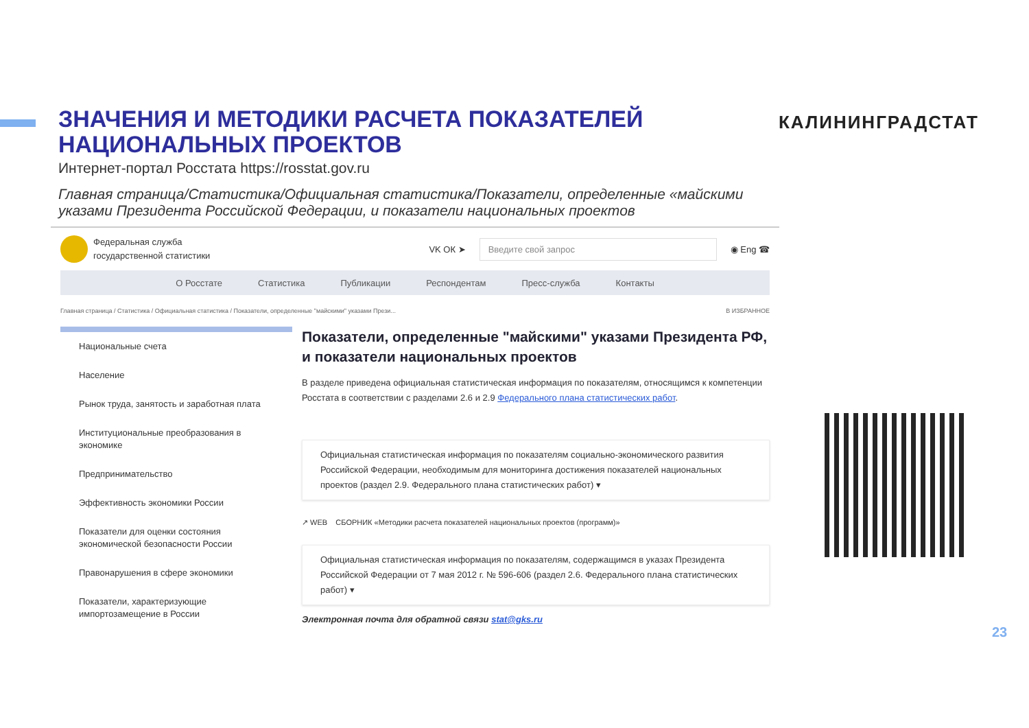ЗНАЧЕНИЯ И МЕТОДИКИ РАСЧЕТА ПОКАЗАТЕЛЕЙ НАЦИОНАЛЬНЫХ ПРОЕКТОВ
Интернет-портал Росстата https://rosstat.gov.ru
Главная страница/Статистика/Официальная статистика/Показатели, определенные «майскими указами Президента Российской Федерации, и показатели национальных проектов
КАЛИНИНГРАДСТАТ
Федеральная служба
государственной статистики
VK ОК ➤
Введите свой запрос
◉ Eng ☎
О Росстате Статистика Публикации Респондентам Пресс-служба Контакты
Главная страница / Статистика / Официальная статистика / Показатели, определенные "майскими" указами Прези... В ИЗБРАННОЕ
Национальные счета
Население
Рынок труда, занятость и заработная плата
Институциональные преобразования в экономике
Предпринимательство
Эффективность экономики России
Показатели для оценки состояния экономической безопасности России
Правонарушения в сфере экономики
Показатели, характеризующие импортозамещение в России
Показатели, определенные "майскими" указами Президента РФ, и показатели национальных проектов
В разделе приведена официальная статистическая информация по показателям, относящимся к компетенции Росстата в соответствии с разделами 2.6 и 2.9 Федерального плана статистических работ.
Официальная статистическая информация по показателям социально-экономического развития Российской Федерации, необходимым для мониторинга достижения показателей национальных проектов (раздел 2.9. Федерального плана статистических работ) ▾
↗ WEB СБОРНИК «Методики расчета показателей национальных проектов (программ)»
Официальная статистическая информация по показателям, содержащимся в указах Президента Российской Федерации от 7 мая 2012 г. № 596-606 (раздел 2.6. Федерального плана статистических работ) ▾
Электронная почта для обратной связи stat@gks.ru
23